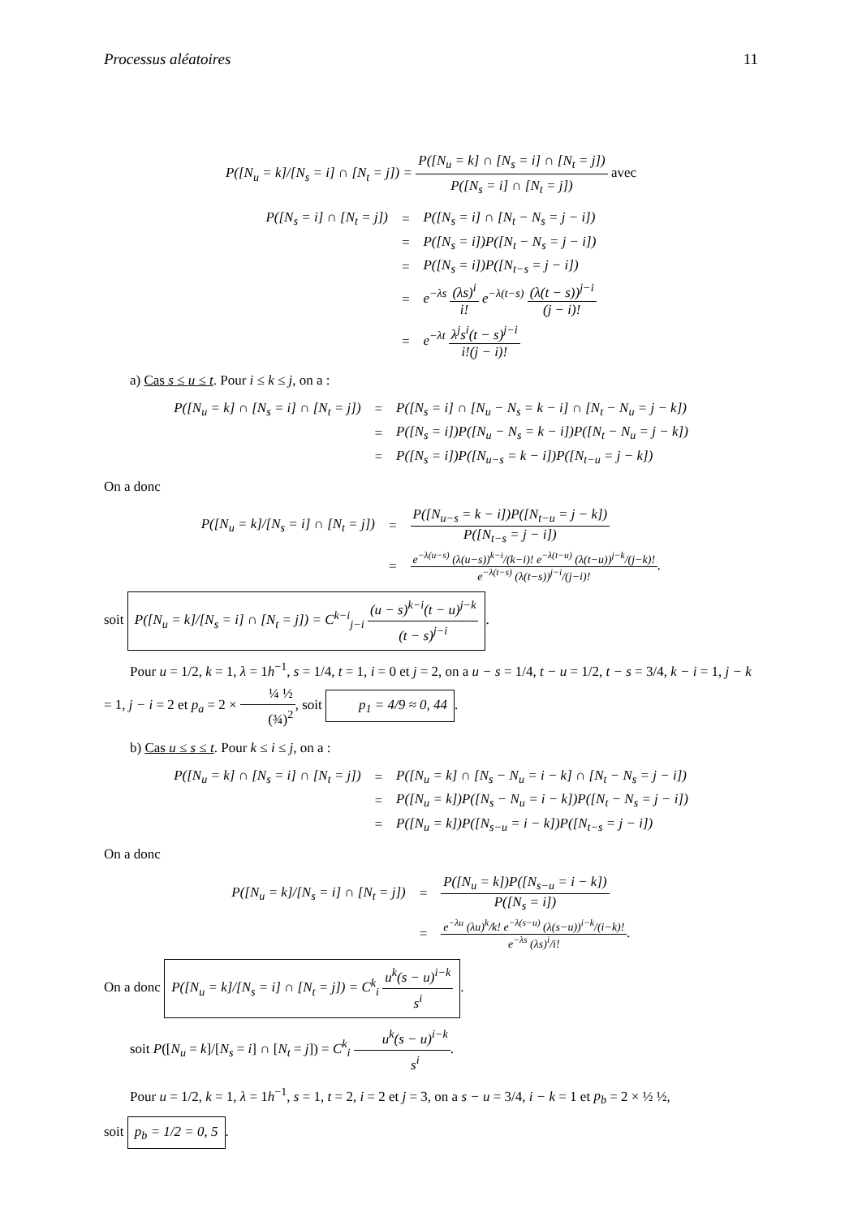Processus aléatoires 11
P([N<sub>u</sub> = k]/[N<sub>s</sub> = i] ∩ [N<sub>t</sub> = j]) = P([N<sub>u</sub> = k] ∩ [N<sub>s</sub> = i] ∩ [N<sub>t</sub> = j]) P([N<sub>s</sub> = i] ∩ [N<sub>t</sub> = j]) avec
| P([N<sub>s</sub> = i] ∩ [N<sub>t</sub> = j]) | = | P([N<sub>s</sub> = i] ∩ [N<sub>t</sub> − N<sub>s</sub> = j − i]) |
| | = | P([N<sub>s</sub> = i])P([N<sub>t</sub> − N<sub>s</sub> = j − i]) |
| | = | P([N<sub>s</sub> = i])P([N<sub>t−s</sub> = j − i]) |
| | = | e<sup>−λs</sup> (λs)<sup>i</sup> i! e<sup>−λ(t−s)</sup> (λ(t − s))<sup>j−i</sup> (j − i)! |
| | = | e<sup>−λt</sup> λ<sup>j</sup>s<sup>i</sup>(t − s)<sup>j−i</sup> i!(j − i)! |
a) Cas s ≤ u ≤ t. Pour i ≤ k ≤ j, on a :
| P([N<sub>u</sub> = k] ∩ [N<sub>s</sub> = i] ∩ [N<sub>t</sub> = j]) | = | P([N<sub>s</sub> = i] ∩ [N<sub>u</sub> − N<sub>s</sub> = k − i] ∩ [N<sub>t</sub> − N<sub>u</sub> = j − k]) |
| | = | P([N<sub>s</sub> = i])P([N<sub>u</sub> − N<sub>s</sub> = k − i])P([N<sub>t</sub> − N<sub>u</sub> = j − k]) |
| | = | P([N<sub>s</sub> = i])P([N<sub>u−s</sub> = k − i])P([N<sub>t−u</sub> = j − k]) |
On a donc
| P([N<sub>u</sub> = k]/[N<sub>s</sub> = i] ∩ [N<sub>t</sub> = j]) | = | P([N<sub>u−s</sub> = k − i])P([N<sub>t−u</sub> = j − k]) P([N<sub>t−s</sub> = j − i]) |
| | = | e<sup>−λ(u−s)</sup> (λ(u−s))<sup>k−i</sup>/(k−i)! e<sup>−λ(t−u)</sup> (λ(t−u))<sup>j−k</sup>/(j−k)! e<sup>−λ(t−s)</sup> (λ(t−s))<sup>j−i</sup>/(j−i)! . |
soit P([N<sub>u</sub> = k]/[N<sub>s</sub> = i] ∩ [N<sub>t</sub> = j]) = C<sup>k−i</sup><sub>j−i</sub> (u − s)<sup>k−i</sup>(t − u)<sup>j−k</sup> (t − s)<sup>j−i</sup>.
Pour u = 1/2, k = 1, λ = 1h<sup>−1</sup>, s = 1/4, t = 1, i = 0 et j = 2, on a u − s = 1/4, t − u = 1/2, t − s = 3/4, k − i = 1, j − k = 1, j − i = 2 et p<sub>a</sub> = 2 × ¼ ½ (¾)<sup>2</sup>, soit p<sub>1</sub> = 4/9 ≈ 0, 44.
b) Cas u ≤ s ≤ t. Pour k ≤ i ≤ j, on a :
| P([N<sub>u</sub> = k] ∩ [N<sub>s</sub> = i] ∩ [N<sub>t</sub> = j]) | = | P([N<sub>u</sub> = k] ∩ [N<sub>s</sub> − N<sub>u</sub> = i − k] ∩ [N<sub>t</sub> − N<sub>s</sub> = j − i]) |
| | = | P([N<sub>u</sub> = k])P([N<sub>s</sub> − N<sub>u</sub> = i − k])P([N<sub>t</sub> − N<sub>s</sub> = j − i]) |
| | = | P([N<sub>u</sub> = k])P([N<sub>s−u</sub> = i − k])P([N<sub>t−s</sub> = j − i]) |
On a donc
| P([N<sub>u</sub> = k]/[N<sub>s</sub> = i] ∩ [N<sub>t</sub> = j]) | = | P([N<sub>u</sub> = k])P([N<sub>s−u</sub> = i − k]) P([N<sub>s</sub> = i]) |
| | = | e<sup>−λu</sup> (λu)<sup>k</sup>/k! e<sup>−λ(s−u)</sup> (λ(s−u))<sup>i−k</sup>/(i−k)! e<sup>−λs</sup> (λs)<sup>i</sup>/i! . |
On a donc P([N<sub>u</sub> = k]/[N<sub>s</sub> = i] ∩ [N<sub>t</sub> = j]) = C<sup>k</sup><sub>i</sub> u<sup>k</sup>(s − u)<sup>i−k</sup> s<sup>i</sup>.
soit P([N<sub>u</sub> = k]/[N<sub>s</sub> = i] ∩ [N<sub>t</sub> = j]) = C<sup>k</sup><sub>i</sub> u<sup>k</sup>(s − u)<sup>i−k</sup> s<sup>i</sup>.
Pour u = 1/2, k = 1, λ = 1h<sup>−1</sup>, s = 1, t = 2, i = 2 et j = 3, on a s − u = 3/4, i − k = 1 et p<sub>b</sub> = 2 × ½ ½,
soit p<sub>b</sub> = 1/2 = 0, 5.